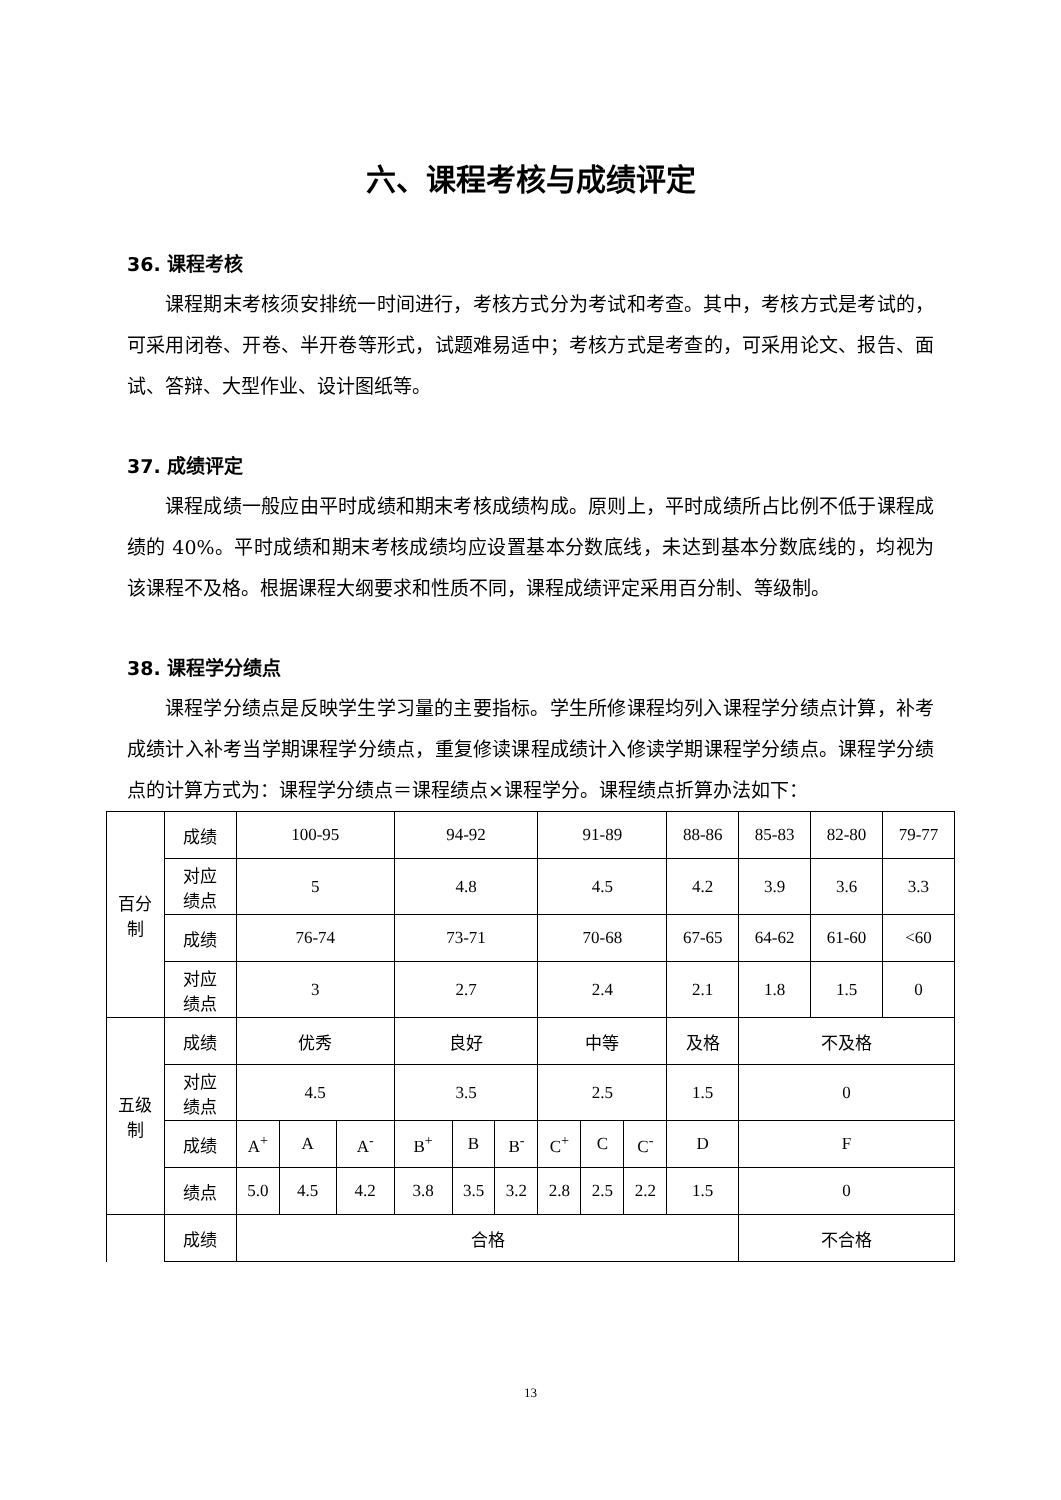六、课程考核与成绩评定
36. 课程考核
课程期末考核须安排统一时间进行，考核方式分为考试和考查。其中，考核方式是考试的，可采用闭卷、开卷、半开卷等形式，试题难易适中；考核方式是考查的，可采用论文、报告、面试、答辩、大型作业、设计图纸等。
37. 成绩评定
课程成绩一般应由平时成绩和期末考核成绩构成。原则上，平时成绩所占比例不低于课程成绩的 40%。平时成绩和期末考核成绩均应设置基本分数底线，未达到基本分数底线的，均视为该课程不及格。根据课程大纲要求和性质不同，课程成绩评定采用百分制、等级制。
38. 课程学分绩点
课程学分绩点是反映学生学习量的主要指标。学生所修课程均列入课程学分绩点计算，补考成绩计入补考当学期课程学分绩点，重复修读课程成绩计入修读学期课程学分绩点。课程学分绩点的计算方式为：课程学分绩点＝课程绩点×课程学分。课程绩点折算办法如下：
| 百分 制 | 成绩 | 100-95 | | | 94-92 | | | 91-89 | | | 88-86 | 85-83 | 82-80 | 79-77 |
| | 对应 绩点 | 5 | | | 4.8 | | | 4.5 | | | 4.2 | 3.9 | 3.6 | 3.3 |
| | 成绩 | 76-74 | | | 73-71 | | | 70-68 | | | 67-65 | 64-62 | 61-60 | <60 |
| | 对应 绩点 | 3 | | | 2.7 | | | 2.4 | | | 2.1 | 1.8 | 1.5 | 0 |
| 五级 制 | 成绩 | 优秀 | | | 良好 | | | 中等 | | | 及格 | 不及格 | | |
| | 对应 绩点 | 4.5 | | | 3.5 | | | 2.5 | | | 1.5 | 0 | | |
| | 成绩 | A<sup>+</sup> | A | A<sup>-</sup> | B<sup>+</sup> | B | B<sup>-</sup> | C<sup>+</sup> | C | C<sup>-</sup> | D | F | | |
| | 绩点 | 5.0 | 4.5 | 4.2 | 3.8 | 3.5 | 3.2 | 2.8 | 2.5 | 2.2 | 1.5 | 0 | | |
| | 成绩 | 合格 | | | | | | | | | | 不合格 | | |
13